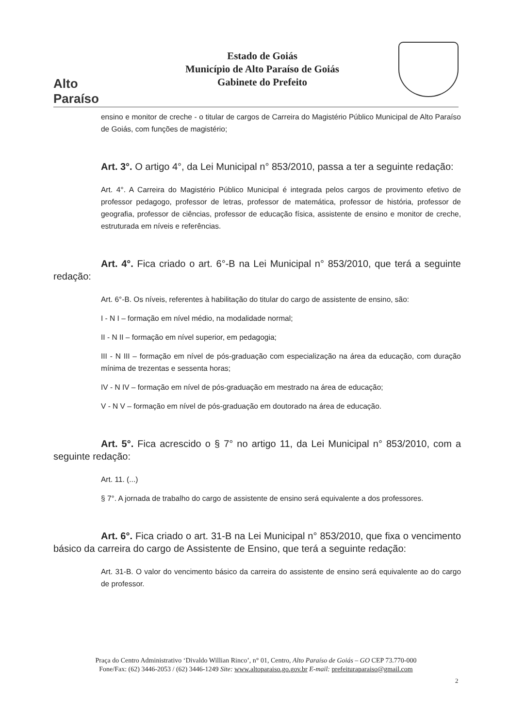Alto Paraíso
Estado de Goiás
Município de Alto Paraíso de Goiás
Gabinete do Prefeito
ensino e monitor de creche - o titular de cargos de Carreira do Magistério Público Municipal de Alto Paraíso de Goiás, com funções de magistério;
Art. 3°. O artigo 4°, da Lei Municipal n° 853/2010, passa a ter a seguinte redação:
Art. 4°. A Carreira do Magistério Público Municipal é integrada pelos cargos de provimento efetivo de professor pedagogo, professor de letras, professor de matemática, professor de história, professor de geografia, professor de ciências, professor de educação física, assistente de ensino e monitor de creche, estruturada em níveis e referências.
Art. 4°. Fica criado o art. 6°-B na Lei Municipal n° 853/2010, que terá a seguinte redação:
Art. 6°-B. Os níveis, referentes à habilitação do titular do cargo de assistente de ensino, são:
I - N I – formação em nível médio, na modalidade normal;
II - N II – formação em nível superior, em pedagogia;
III - N III – formação em nível de pós-graduação com especialização na área da educação, com duração mínima de trezentas e sessenta horas;
IV - N IV – formação em nível de pós-graduação em mestrado na área de educação;
V - N V – formação em nível de pós-graduação em doutorado na área de educação.
Art. 5°. Fica acrescido o § 7° no artigo 11, da Lei Municipal n° 853/2010, com a seguinte redação:
Art. 11. (...)
§ 7°. A jornada de trabalho do cargo de assistente de ensino será equivalente a dos professores.
Art. 6°. Fica criado o art. 31-B na Lei Municipal n° 853/2010, que fixa o vencimento básico da carreira do cargo de Assistente de Ensino, que terá a seguinte redação:
Art. 31-B. O valor do vencimento básico da carreira do assistente de ensino será equivalente ao do cargo de professor.
Praça do Centro Administrativo ‘Divaldo Willian Rinco’, n° 01, Centro, Alto Paraíso de Goiás – GO CEP 73.770-000
Fone/Fax: (62) 3446-2053 / (62) 3446-1249 Site: www.altoparaiso.go.gov.br E-mail: prefeituraparaiso@gmail.com
2